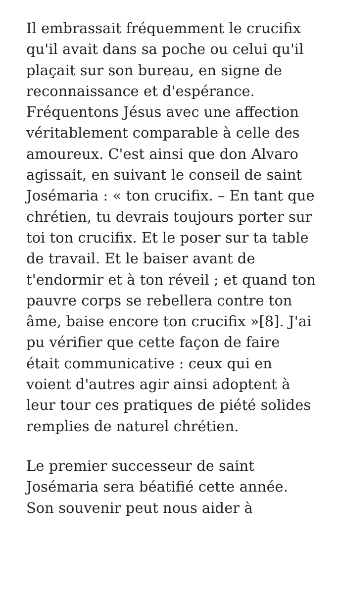Il embrassait fréquemment le crucifix qu'il avait dans sa poche ou celui qu'il plaçait sur son bureau, en signe de reconnaissance et d'espérance. Fréquentons Jésus avec une affection véritablement comparable à celle des amoureux. C'est ainsi que don Alvaro agissait, en suivant le conseil de saint Josémaria : « ton crucifix. – En tant que chrétien, tu devrais toujours porter sur toi ton crucifix. Et le poser sur ta table de travail. Et le baiser avant de t'endormir et à ton réveil ; et quand ton pauvre corps se rebellera contre ton âme, baise encore ton crucifix »[8]. J'ai pu vérifier que cette façon de faire était communicative : ceux qui en voient d'autres agir ainsi adoptent à leur tour ces pratiques de piété solides remplies de naturel chrétien.
Le premier successeur de saint Josémaria sera béatifié cette année. Son souvenir peut nous aider à